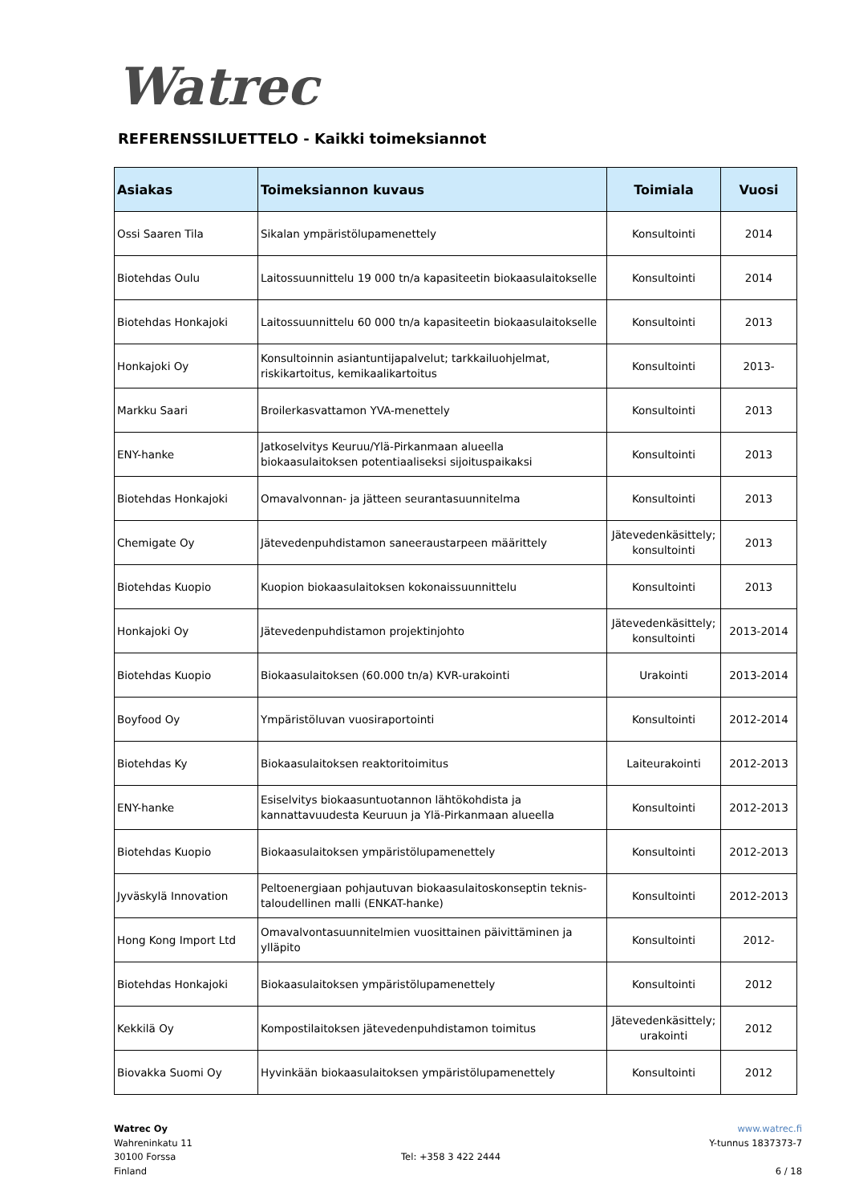Watrec
REFERENSSILUETTELO - Kaikki toimeksiannot
| Asiakas | Toimeksiannon kuvaus | Toimiala | Vuosi |
| --- | --- | --- | --- |
| Ossi Saaren Tila | Sikalan ympäristölupamenettely | Konsultointi | 2014 |
| Biotehdas Oulu | Laitossuunnittelu 19 000 tn/a kapasiteetin biokaasulaitokselle | Konsultointi | 2014 |
| Biotehdas Honkajoki | Laitossuunnittelu 60 000 tn/a kapasiteetin biokaasulaitokselle | Konsultointi | 2013 |
| Honkajoki Oy | Konsultoinnin asiantuntijapalvelut; tarkkailuohjelmat, riskikartoitus, kemikaalikartoitus | Konsultointi | 2013- |
| Markku Saari | Broilerkasvattamon YVA-menettely | Konsultointi | 2013 |
| ENY-hanke | Jatkoselvitys Keuruu/Ylä-Pirkanmaan alueella biokaasulaitoksen potentiaaliseksi sijoituspaikaksi | Konsultointi | 2013 |
| Biotehdas Honkajoki | Omavalvonnan- ja jätteen seurantasuunnitelma | Konsultointi | 2013 |
| Chemigate Oy | Jätevedenpuhdistamon saneeraustarpeen määrittely | Jätevedenkäsittely; konsultointi | 2013 |
| Biotehdas Kuopio | Kuopion biokaasulaitoksen kokonaissuunnittelu | Konsultointi | 2013 |
| Honkajoki Oy | Jätevedenpuhdistamon projektinjohto | Jätevedenkäsittely; konsultointi | 2013-2014 |
| Biotehdas Kuopio | Biokaasulaitoksen (60.000 tn/a) KVR-urakointi | Urakointi | 2013-2014 |
| Boyfood Oy | Ympäristöluvan vuosiraportointi | Konsultointi | 2012-2014 |
| Biotehdas Ky | Biokaasulaitoksen reaktoritoimitus | Laiteurakointi | 2012-2013 |
| ENY-hanke | Esiselvitys biokaasuntuotannon lähtökohdista ja kannattavuudesta Keuruun ja Ylä-Pirkanmaan alueella | Konsultointi | 2012-2013 |
| Biotehdas Kuopio | Biokaasulaitoksen ympäristölupamenettely | Konsultointi | 2012-2013 |
| Jyväskylä Innovation | Peltoenergiaan pohjautuvan biokaasulaitoskonseptin teknis-taloudellinen malli (ENKAT-hanke) | Konsultointi | 2012-2013 |
| Hong Kong Import Ltd | Omavalvontasuunnitelmien vuosittainen päivittäminen ja ylläpito | Konsultointi | 2012- |
| Biotehdas Honkajoki | Biokaasulaitoksen ympäristölupamenettely | Konsultointi | 2012 |
| Kekkilä Oy | Kompostilaitoksen jätevedenpuhdistamon toimitus | Jätevedenkäsittely; urakointi | 2012 |
| Biovakka Suomi Oy | Hyvinkään biokaasulaitoksen ympäristölupamenettely | Konsultointi | 2012 |
Watrec Oy
Wahreninkatu 11
30100 Forssa
Finland
Tel: +358 3 422 2444
www.watrec.fi
Y-tunnus 1837373-7
6 / 18